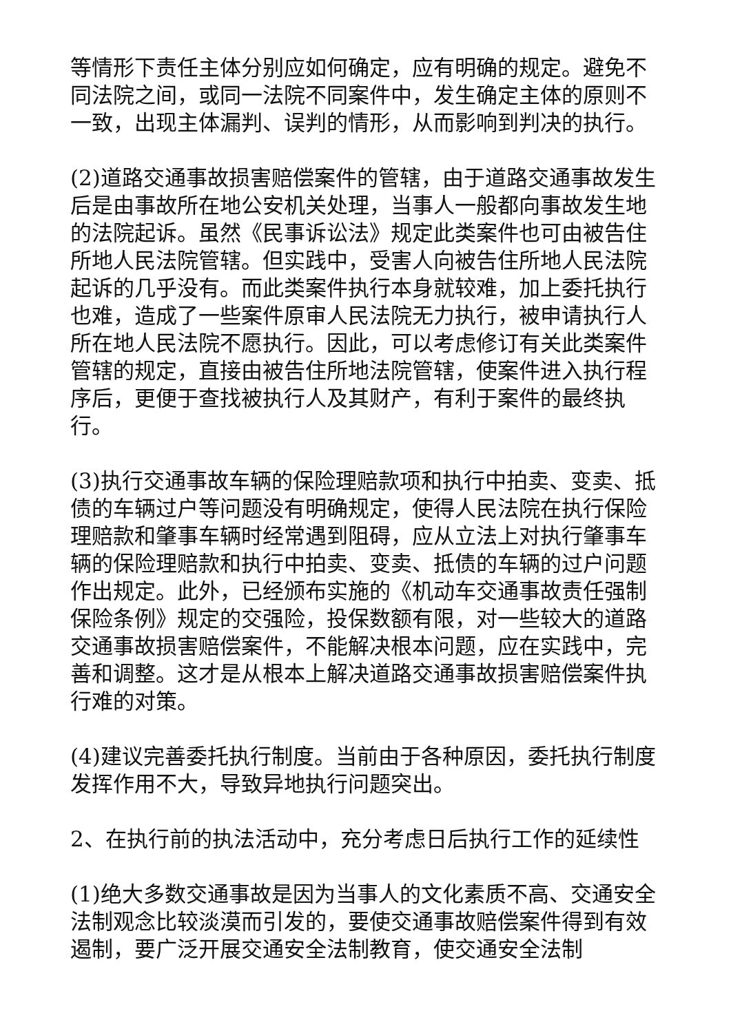等情形下责任主体分别应如何确定，应有明确的规定。避免不同法院之间，或同一法院不同案件中，发生确定主体的原则不一致，出现主体漏判、误判的情形，从而影响到判决的执行。
(2)道路交通事故损害赔偿案件的管辖，由于道路交通事故发生后是由事故所在地公安机关处理，当事人一般都向事故发生地的法院起诉。虽然《民事诉讼法》规定此类案件也可由被告住所地人民法院管辖。但实践中，受害人向被告住所地人民法院起诉的几乎没有。而此类案件执行本身就较难，加上委托执行也难，造成了一些案件原审人民法院无力执行，被申请执行人所在地人民法院不愿执行。因此，可以考虑修订有关此类案件管辖的规定，直接由被告住所地法院管辖，使案件进入执行程序后，更便于查找被执行人及其财产，有利于案件的最终执行。
(3)执行交通事故车辆的保险理赔款项和执行中拍卖、变卖、抵债的车辆过户等问题没有明确规定，使得人民法院在执行保险理赔款和肇事车辆时经常遇到阻碍，应从立法上对执行肇事车辆的保险理赔款和执行中拍卖、变卖、抵债的车辆的过户问题作出规定。此外，已经颁布实施的《机动车交通事故责任强制保险条例》规定的交强险，投保数额有限，对一些较大的道路交通事故损害赔偿案件，不能解决根本问题，应在实践中，完善和调整。这才是从根本上解决道路交通事故损害赔偿案件执行难的对策。
(4)建议完善委托执行制度。当前由于各种原因，委托执行制度发挥作用不大，导致异地执行问题突出。
2、在执行前的执法活动中，充分考虑日后执行工作的延续性
(1)绝大多数交通事故是因为当事人的文化素质不高、交通安全法制观念比较淡漠而引发的，要使交通事故赔偿案件得到有效遏制，要广泛开展交通安全法制教育，使交通安全法制